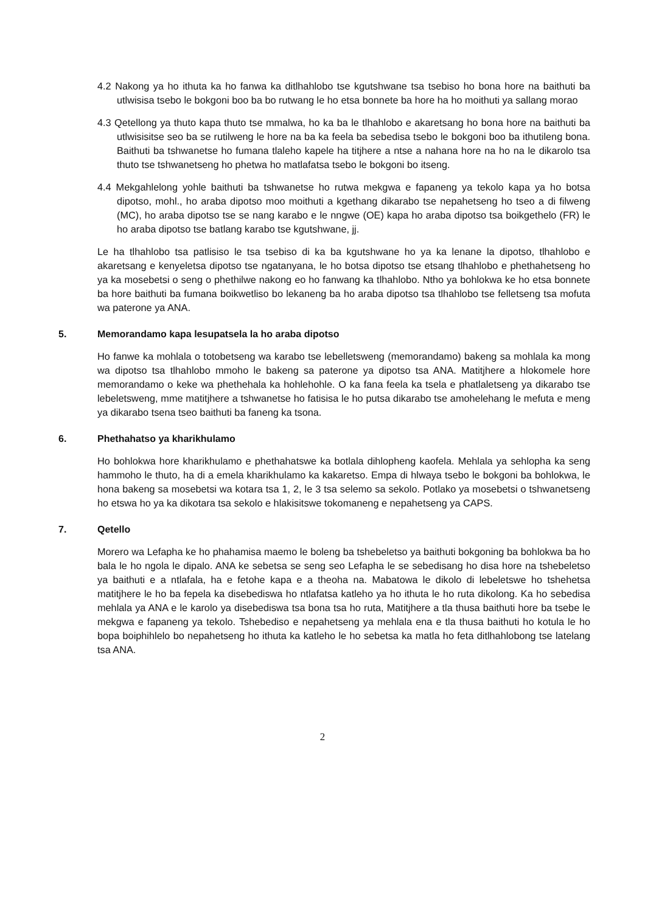4.2 Nakong ya ho ithuta ka ho fanwa ka ditlhahlobo tse kgutshwane tsa tsebiso ho bona hore na baithuti ba utlwisisa tsebo le bokgoni boo ba bo rutwang le ho etsa bonnete ba hore ha ho moithuti ya sallang morao
4.3 Qetellong ya thuto kapa thuto tse mmalwa, ho ka ba le tlhahlobo e akaretsang ho bona hore na baithuti ba utlwisisitse seo ba se rutilweng le hore na ba ka feela ba sebedisa tsebo le bokgoni boo ba ithutileng bona. Baithuti ba tshwanetse ho fumana tlaleho kapele ha titjhere a ntse a nahana hore na ho na le dikarolo tsa thuto tse tshwanetseng ho phetwa ho matlafatsa tsebo le bokgoni bo itseng.
4.4 Mekgahlelong yohle baithuti ba tshwanetse ho rutwa mekgwa e fapaneng ya tekolo kapa ya ho botsa dipotso, mohl., ho araba dipotso moo moithuti a kgethang dikarabo tse nepahetseng ho tseo a di filweng (MC), ho araba dipotso tse se nang karabo e le nngwe (OE) kapa ho araba dipotso tsa boikgethelo (FR) le ho araba dipotso tse batlang karabo tse kgutshwane, jj.
Le ha tlhahlobo tsa patlisiso le tsa tsebiso di ka ba kgutshwane ho ya ka lenane la dipotso, tlhahlobo e akaretsang e kenyeletsa dipotso tse ngatanyana, le ho botsa dipotso tse etsang tlhahlobo e phethahetseng ho ya ka mosebetsi o seng o phethilwe nakong eo ho fanwang ka tlhahlobo. Ntho ya bohlokwa ke ho etsa bonnete ba hore baithuti ba fumana boikwetliso bo lekaneng ba ho araba dipotso tsa tlhahlobo tse felletseng tsa mofuta wa paterone ya ANA.
5. Memorandamo kapa lesupatsela la ho araba dipotso
Ho fanwe ka mohlala o totobetseng wa karabo tse lebelletsweng (memorandamo) bakeng sa mohlala ka mong wa dipotso tsa tlhahlobo mmoho le bakeng sa paterone ya dipotso tsa ANA. Matitjhere a hlokomele hore memorandamo o keke wa phethehala ka hohlehohle. O ka fana feela ka tsela e phatlaletseng ya dikarabo tse lebeletsweng, mme matitjhere a tshwanetse ho fatisisa le ho putsa dikarabo tse amohelehang le mefuta e meng ya dikarabo tsena tseo baithuti ba faneng ka tsona.
6. Phethahatso ya kharikhulamo
Ho bohlokwa hore kharikhulamo e phethahatswe ka botlala dihlopheng kaofela. Mehlala ya sehlopha ka seng hammoho le thuto, ha di a emela kharikhulamo ka kakaretso. Empa di hlwaya tsebo le bokgoni ba bohlokwa, le hona bakeng sa mosebetsi wa kotara tsa 1, 2, le 3 tsa selemo sa sekolo. Potlako ya mosebetsi o tshwanetseng ho etswa ho ya ka dikotara tsa sekolo e hlakisitswe tokomaneng e nepahetseng ya CAPS.
7. Qetello
Morero wa Lefapha ke ho phahamisa maemo le boleng ba tshebeletso ya baithuti bokgoning ba bohlokwa ba ho bala le ho ngola le dipalo. ANA ke sebetsa se seng seo Lefapha le se sebedisang ho disa hore na tshebeletso ya baithuti e a ntlafala, ha e fetohe kapa e a theoha na. Mabatowa le dikolo di lebeletswe ho tshehetsa matitjhere le ho ba fepela ka disebediswa ho ntlafatsa katleho ya ho ithuta le ho ruta dikolong. Ka ho sebedisa mehlala ya ANA e le karolo ya disebediswa tsa bona tsa ho ruta, Matitjhere a tla thusa baithuti hore ba tsebe le mekgwa e fapaneng ya tekolo. Tshebediso e nepahetseng ya mehlala ena e tla thusa baithuti ho kotula le ho bopa boiphihlelo bo nepahetseng ho ithuta ka katleho le ho sebetsa ka matla ho feta ditlhahlobong tse latelang tsa ANA.
2